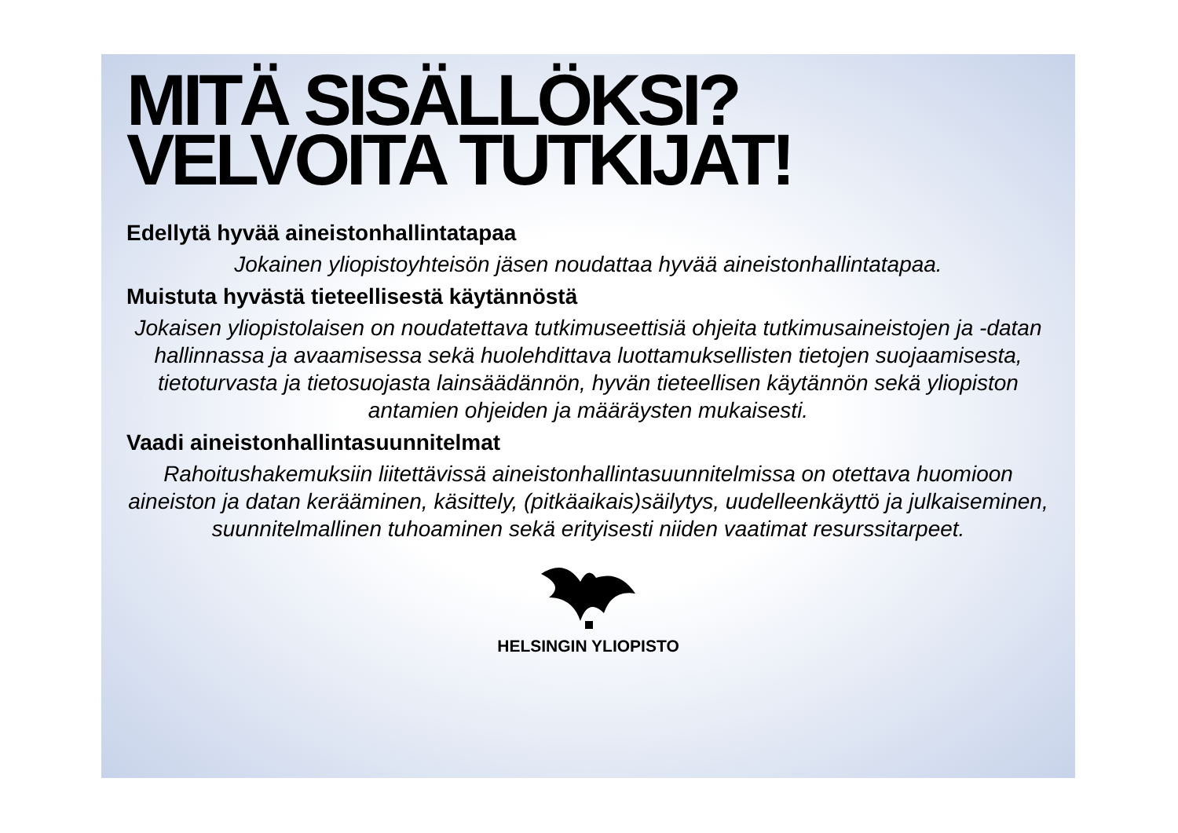MITÄ SISÄLLÖKSI?
VELVOITA TUTKIJAT!
Edellytä hyvää aineistonhallintatapaa
Jokainen yliopistoyhteisön jäsen noudattaa hyvää aineistonhallintatapaa.
Muistuta hyvästä tieteellisestä käytännöstä
Jokaisen yliopistolaisen on noudatettava tutkimuseettisiä ohjeita tutkimusaineistojen ja -datan hallinnassa ja avaamisessa sekä huolehdittava luottamuksellisten tietojen suojaamisesta, tietoturvasta ja tietosuojasta lainsäädännön, hyvän tieteellisen käytännön sekä yliopiston antamien ohjeiden ja määräysten mukaisesti.
Vaadi aineistonhallintasuunnitelmat
Rahoitushakemuksiin liitettävissä aineistonhallintasuunnitelmissa on otettava huomioon aineiston ja datan kerääminen, käsittely, (pitkäaikais)säilytys, uudelleenkäyttö ja julkaiseminen, suunnitelmallinen tuhoaminen sekä erityisesti niiden vaatimat resurssitarpeet.
HELSINGIN YLIOPISTO